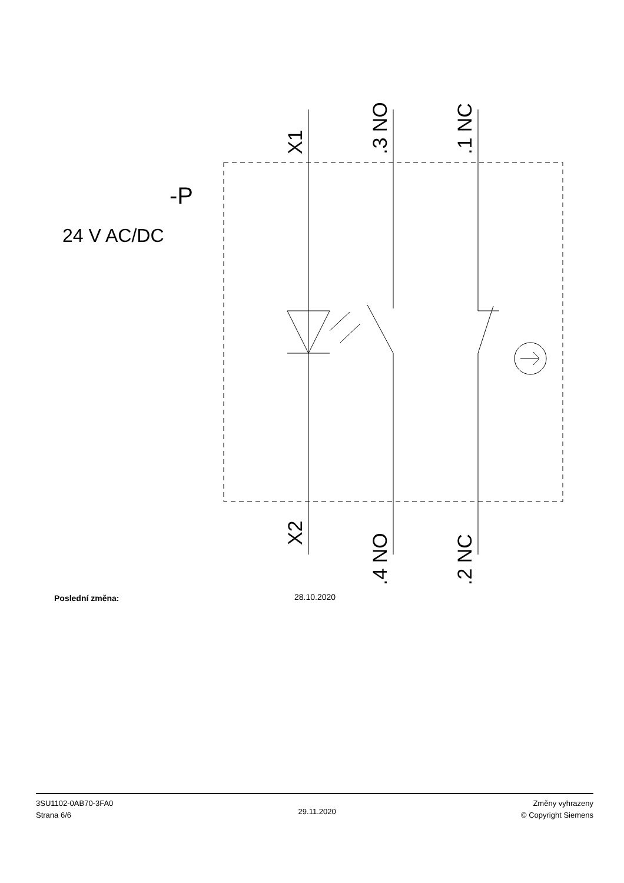X1
.3 NO
.1 NC
X2
.4 NO
.2 NC
-P
24 V AC/DC
Poslední změna: 28.10.2020
3SU1102-0AB70-3FA0
Strana 6/6
29.11.2020
Změny vyhrazeny
© Copyright Siemens